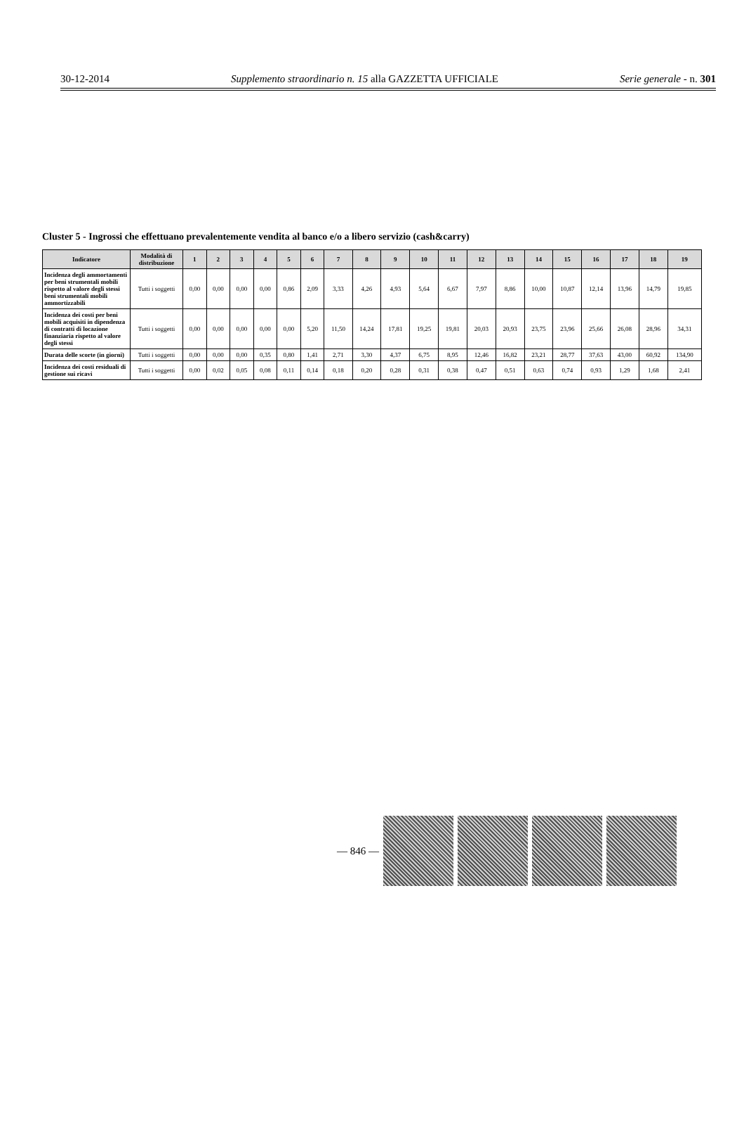30-12-2014 Supplemento straordinario n. 15 alla GAZZETTA UFFICIALE Serie generale - n. 301
Cluster 5 - Ingrossi che effettuano prevalentemente vendita al banco e/o a libero servizio (cash&carry)
| Indicatore | Modalità di distribuzione | 1 | 2 | 3 | 4 | 5 | 6 | 7 | 8 | 9 | 10 | 11 | 12 | 13 | 14 | 15 | 16 | 17 | 18 | 19 |
| --- | --- | --- | --- | --- | --- | --- | --- | --- | --- | --- | --- | --- | --- | --- | --- | --- | --- | --- | --- | --- |
| Incidenza degli ammortamenti per beni strumentali mobili rispetto al valore degli stessi beni strumentali mobili ammortizzabili | Tutti i soggetti | 0,00 | 0,00 | 0,00 | 0,00 | 0,86 | 2,09 | 3,33 | 4,26 | 4,93 | 5,64 | 6,67 | 7,97 | 8,86 | 10,00 | 10,87 | 12,14 | 13,96 | 14,79 | 19,85 |
| Incidenza dei costi per beni mobili acquisiti in dipendenza di contratti di locazione finanziaria rispetto al valore degli stessi | Tutti i soggetti | 0,00 | 0,00 | 0,00 | 0,00 | 0,00 | 5,20 | 11,50 | 14,24 | 17,81 | 19,25 | 19,81 | 20,03 | 20,93 | 23,75 | 23,96 | 25,66 | 26,08 | 28,96 | 34,31 |
| Durata delle scorte (in giorni) | Tutti i soggetti | 0,00 | 0,00 | 0,00 | 0,35 | 0,80 | 1,41 | 2,71 | 3,30 | 4,37 | 6,75 | 8,95 | 12,46 | 16,82 | 23,21 | 28,77 | 37,63 | 43,00 | 60,92 | 134,90 |
| Incidenza dei costi residuali di gestione sui ricavi | Tutti i soggetti | 0,00 | 0,02 | 0,05 | 0,08 | 0,11 | 0,14 | 0,18 | 0,20 | 0,28 | 0,31 | 0,38 | 0,47 | 0,51 | 0,63 | 0,74 | 0,93 | 1,29 | 1,68 | 2,41 |
— 846 —